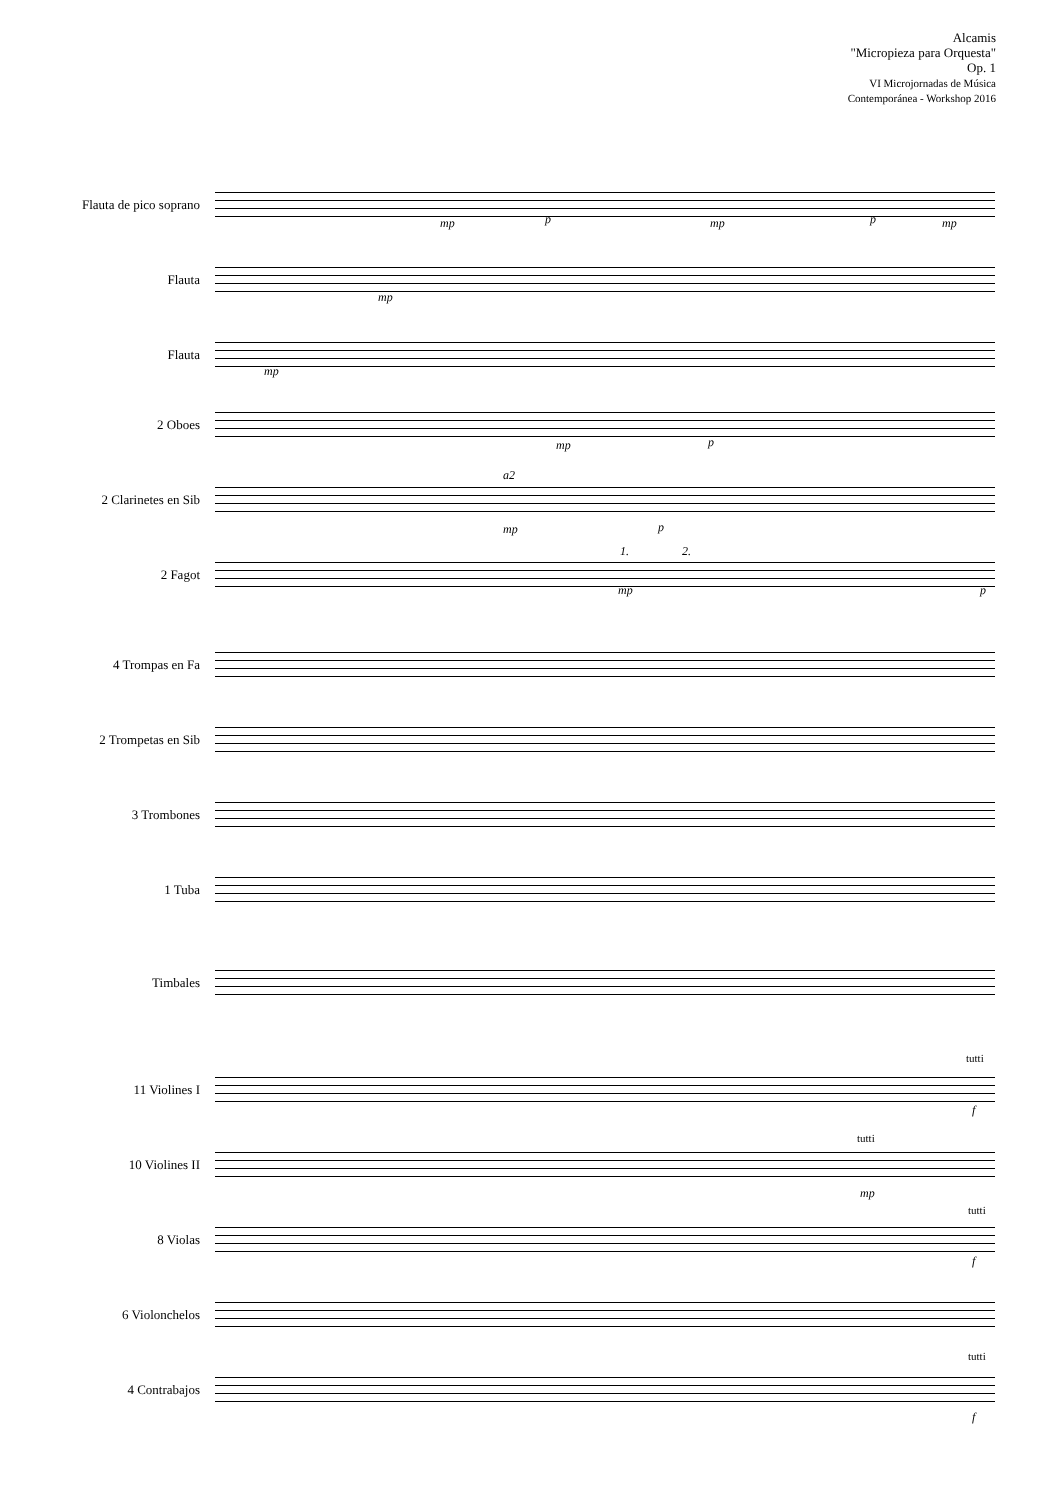Alcamis
"Micropieza para Orquesta"
Op. 1
VI Microjornadas de Música
Contemporánea - Workshop 2016
Flauta de pico soprano
Flauta
Flauta
2 Oboes
2 Clarinetes en Sib
2 Fagot
4 Trompas en Fa
2 Trompetas en Sib
3 Trombones
1 Tuba
Timbales
11 Violines I
10 Violines II
8 Violas
6 Violonchelos
4 Contrabajos
mp p mp p mp
mp
mp
mp p
a2
mp p
1. 2.
mp p
tutti
f
tutti
mp
tutti
f
tutti
f